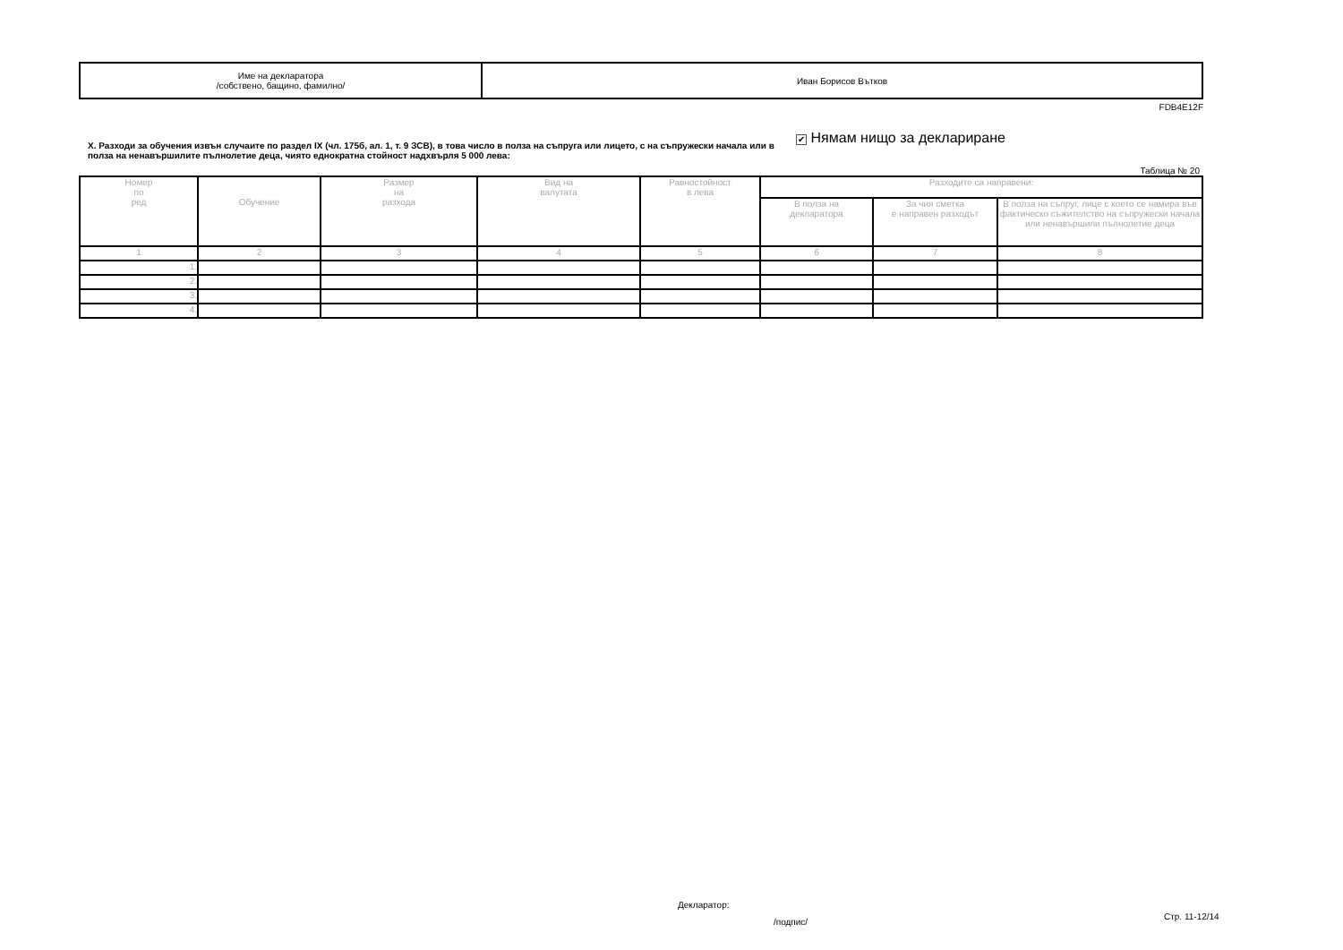| Име на декларатора /собствено, бащино, фамилно/ | Иван Борисов Вътков |
FDB4E12F
X. Разходи за обучения извън случаите по раздел IX (чл. 175б, ал. 1, т. 9 ЗСВ), в това число в полза на съпруга или лицето, с на съпружески начала или в полза на ненавършилите пълнолетие деца, чиято еднократна стойност надхвърля 5 000 лева:
✔ Нямам нищо за деклариране
Таблица № 20
| Номер по ред | Обучение | Размер на разхода | Вид на валутата | Равностойност в лева | Разходите са направени: | | |
| --- | --- | --- | --- | --- | --- | --- | --- |
| | | | | | В полза на декларатора | За чия сметка е направен разходът | В полза на съпруг, лице с което се намира във фактическо съжителство на съпружески начала или ненавършили пълнолетие деца |
| 1 | 2 | 3 | 4 | 5 | 6 | 7 | 8 |
| 1. | | | | | | | |
| 2. | | | | | | | |
| 3. | | | | | | | |
| 4. | | | | | | | |
Декларатор:
/подпис/
Стр. 11-12/14